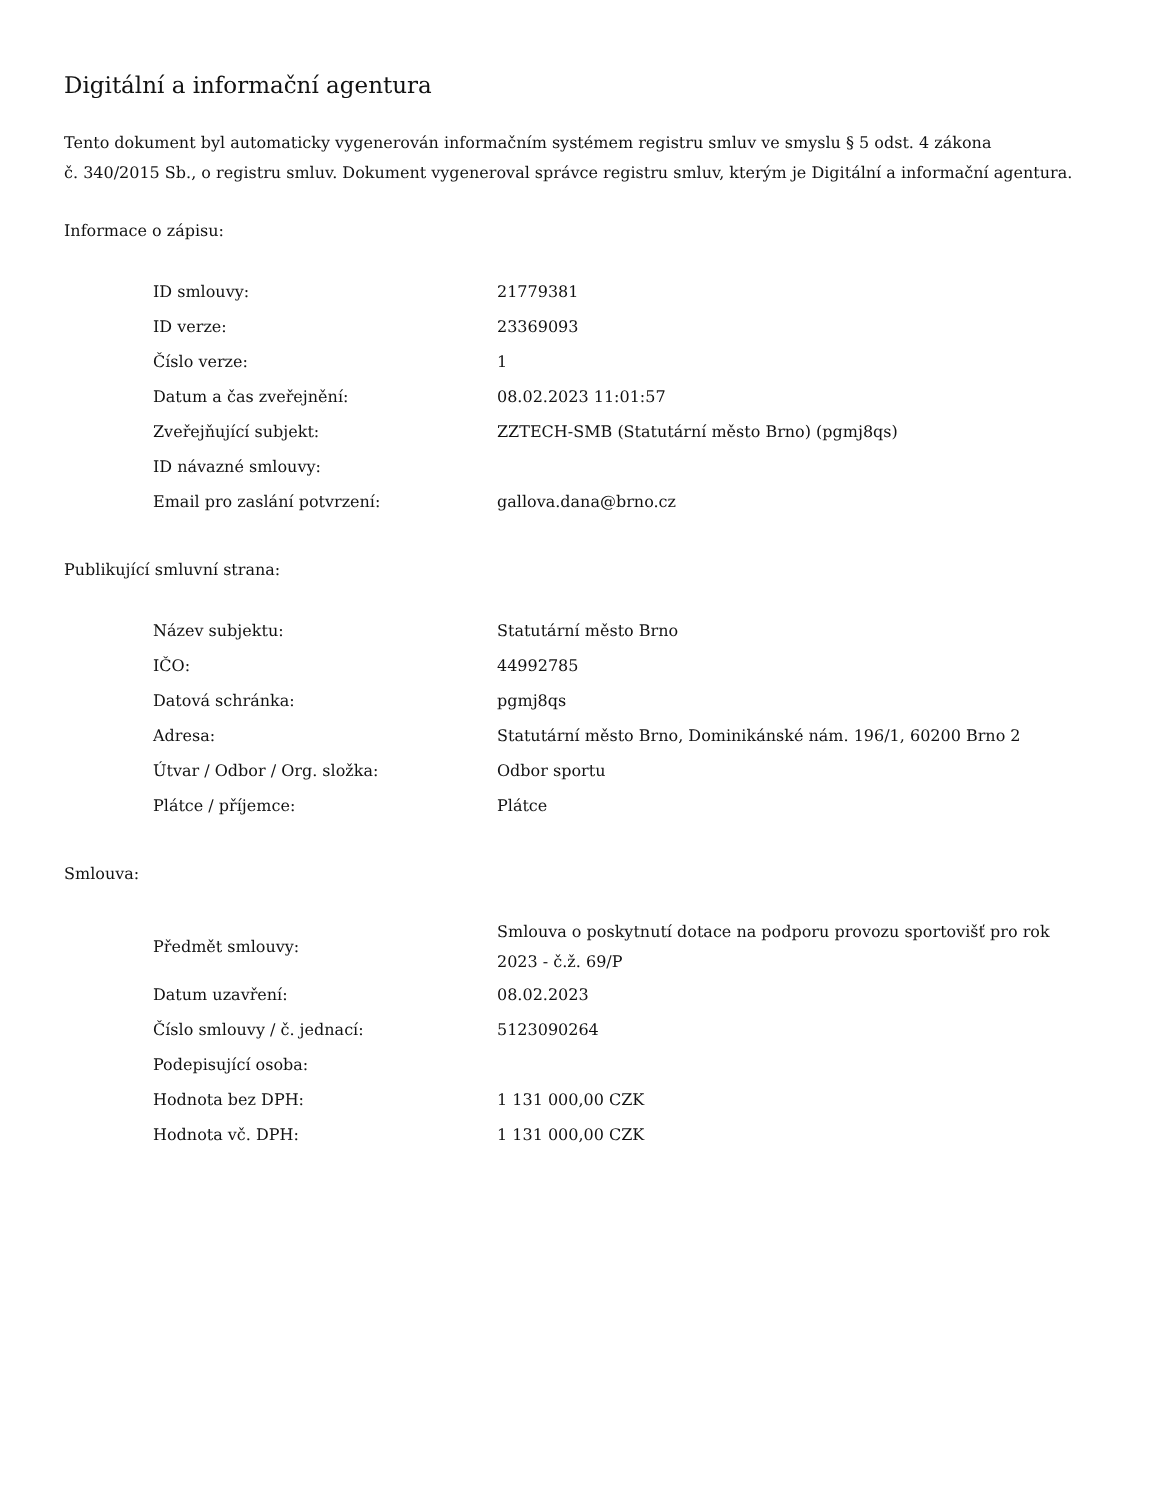Digitální a informační agentura
Tento dokument byl automaticky vygenerován informačním systémem registru smluv ve smyslu § 5 odst. 4 zákona
č. 340/2015 Sb., o registru smluv. Dokument vygeneroval správce registru smluv, kterým je Digitální a informační agentura.
Informace o zápisu:
| ID smlouvy: | 21779381 |
| ID verze: | 23369093 |
| Číslo verze: | 1 |
| Datum a čas zveřejnění: | 08.02.2023 11:01:57 |
| Zveřejňující subjekt: | ZZTECH-SMB (Statutární město Brno) (pgmj8qs) |
| ID návazné smlouvy: | |
| Email pro zaslání potvrzení: | gallova.dana@brno.cz |
Publikující smluvní strana:
| Název subjektu: | Statutární město Brno |
| IČO: | 44992785 |
| Datová schránka: | pgmj8qs |
| Adresa: | Statutární město Brno, Dominikánské nám. 196/1, 60200 Brno 2 |
| Útvar / Odbor / Org. složka: | Odbor sportu |
| Plátce / příjemce: | Plátce |
Smlouva:
| Předmět smlouvy: | Smlouva o poskytnutí dotace na podporu provozu sportovišť pro rok 2023 - č.ž. 69/P |
| Datum uzavření: | 08.02.2023 |
| Číslo smlouvy / č. jednací: | 5123090264 |
| Podepisující osoba: | |
| Hodnota bez DPH: | 1 131 000,00 CZK |
| Hodnota vč. DPH: | 1 131 000,00 CZK |